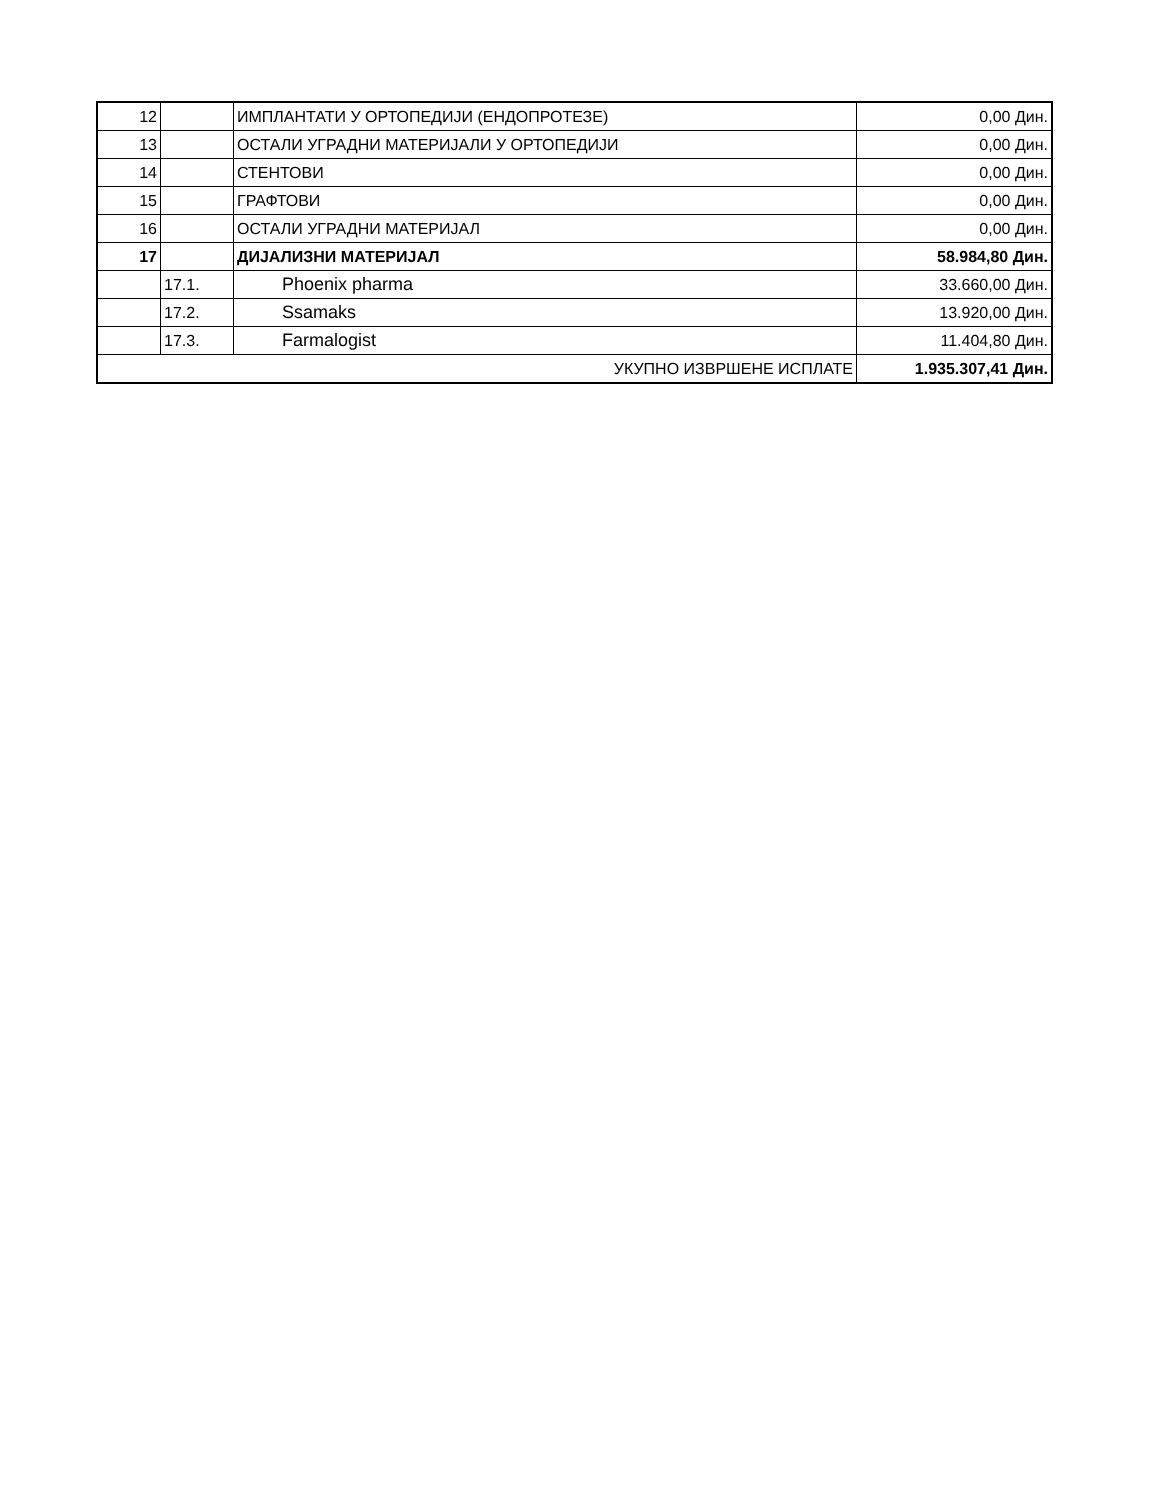| 12 | | ИМПЛАНТАТИ У ОРТОПЕДИЈИ (ЕНДОПРОТЕЗЕ) | 0,00 Дин. |
| 13 | | ОСТАЛИ УГРАДНИ МАТЕРИЈАЛИ У ОРТОПЕДИЈИ | 0,00 Дин. |
| 14 | | СТЕНТОВИ | 0,00 Дин. |
| 15 | | ГРАФТОВИ | 0,00 Дин. |
| 16 | | ОСТАЛИ УГРАДНИ МАТЕРИЈАЛ | 0,00 Дин. |
| 17 | | ДИЈАЛИЗНИ МАТЕРИЈАЛ | 58.984,80 Дин. |
| | 17.1. | Phoenix pharma | 33.660,00 Дин. |
| | 17.2. | Ssamaks | 13.920,00 Дин. |
| | 17.3. | Farmalogist | 11.404,80 Дин. |
| УКУПНО ИЗВРШЕНЕ ИСПЛАТЕ | | | 1.935.307,41 Дин. |